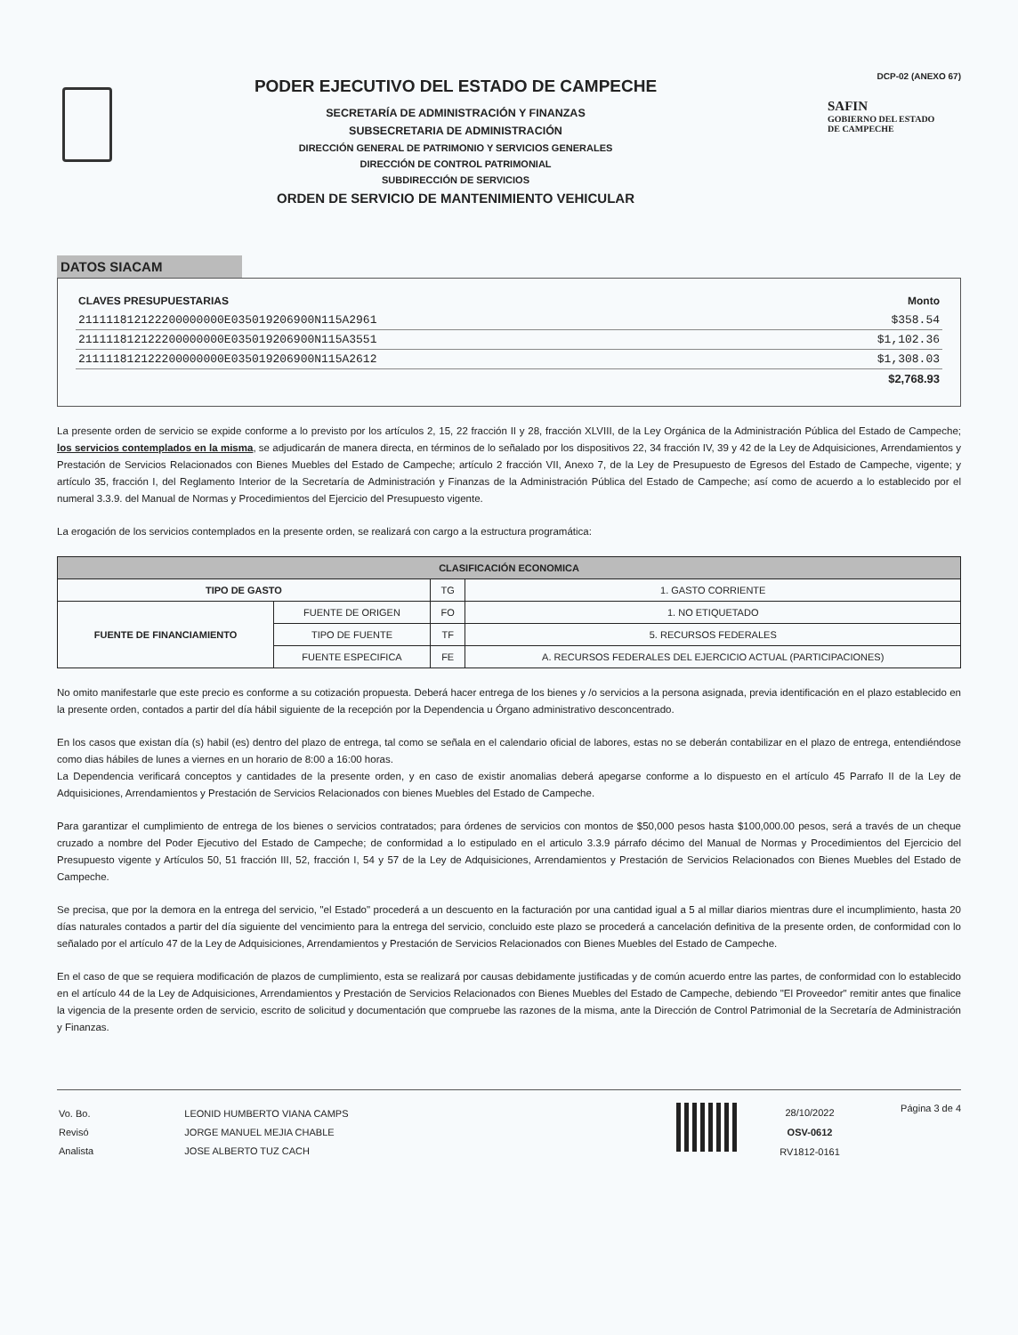PODER EJECUTIVO DEL ESTADO DE CAMPECHE
SECRETARÍA DE ADMINISTRACIÓN Y FINANZAS
SUBSECRETARIA DE ADMINISTRACIÓN
DIRECCIÓN GENERAL DE PATRIMONIO Y SERVICIOS GENERALES
DIRECCIÓN DE CONTROL PATRIMONIAL
SUBDIRECCIÓN DE SERVICIOS
ORDEN DE SERVICIO DE MANTENIMIENTO VEHICULAR
DCP-02 (ANEXO 67)
SAFIN
GOBIERNO DEL ESTADO
DE CAMPECHE
DATOS SIACAM
| CLAVES PRESUPUESTARIAS | Monto |
| --- | --- |
| 211111812122200000000E035019206900N115A2961 | $358.54 |
| 211111812122200000000E035019206900N115A3551 | $1,102.36 |
| 211111812122200000000E035019206900N115A2612 | $1,308.03 |
| | $2,768.93 |
La presente orden de servicio se expide conforme a lo previsto por los artículos 2, 15, 22 fracción II y 28, fracción XLVIII, de la Ley Orgánica de la Administración Pública del Estado de Campeche; los servicios contemplados en la misma, se adjudicarán de manera directa, en términos de lo señalado por los dispositivos 22, 34 fracción IV, 39 y 42 de la Ley de Adquisiciones, Arrendamientos y Prestación de Servicios Relacionados con Bienes Muebles del Estado de Campeche; artículo 2 fracción VII, Anexo 7, de la Ley de Presupuesto de Egresos del Estado de Campeche, vigente; y artículo 35, fracción I, del Reglamento Interior de la Secretaría de Administración y Finanzas de la Administración Pública del Estado de Campeche; así como de acuerdo a lo establecido por el numeral 3.3.9. del Manual de Normas y Procedimientos del Ejercicio del Presupuesto vigente.
La erogación de los servicios contemplados en la presente orden, se realizará con cargo a la estructura programática:
| CLASIFICACIÓN ECONOMICA | | | |
| --- | --- | --- | --- |
| TIPO DE GASTO | | TG | 1. GASTO CORRIENTE |
| FUENTE DE FINANCIAMIENTO | FUENTE DE ORIGEN | FO | 1. NO ETIQUETADO |
| | TIPO DE FUENTE | TF | 5. RECURSOS FEDERALES |
| | FUENTE ESPECIFICA | FE | A. RECURSOS FEDERALES DEL EJERCICIO ACTUAL (PARTICIPACIONES) |
No omito manifestarle que este precio es conforme a su cotización propuesta. Deberá hacer entrega de los bienes y /o servicios a la persona asignada, previa identificación en el plazo establecido en la presente orden, contados a partir del día hábil siguiente de la recepción por la Dependencia u Órgano administrativo desconcentrado.
En los casos que existan día (s) habil (es) dentro del plazo de entrega, tal como se señala en el calendario oficial de labores, estas no se deberán contabilizar en el plazo de entrega, entendiéndose como dias hábiles de lunes a viernes en un horario de 8:00 a 16:00 horas.
La Dependencia verificará conceptos y cantidades de la presente orden, y en caso de existir anomalias deberá apegarse conforme a lo dispuesto en el artículo 45 Parrafo II de la Ley de Adquisiciones, Arrendamientos y Prestación de Servicios Relacionados con bienes Muebles del Estado de Campeche.
Para garantizar el cumplimiento de entrega de los bienes o servicios contratados; para órdenes de servicios con montos de $50,000 pesos hasta $100,000.00 pesos, será a través de un cheque cruzado a nombre del Poder Ejecutivo del Estado de Campeche; de conformidad a lo estipulado en el articulo 3.3.9 párrafo décimo del Manual de Normas y Procedimientos del Ejercicio del Presupuesto vigente y Artículos 50, 51 fracción III, 52, fracción I, 54 y 57 de la Ley de Adquisiciones, Arrendamientos y Prestación de Servicios Relacionados con Bienes Muebles del Estado de Campeche.
Se precisa, que por la demora en la entrega del servicio, "el Estado" procederá a un descuento en la facturación por una cantidad igual a 5 al millar diarios mientras dure el incumplimiento, hasta 20 días naturales contados a partir del día siguiente del vencimiento para la entrega del servicio, concluido este plazo se procederá a cancelación definitiva de la presente orden, de conformidad con lo señalado por el artículo 47 de la Ley de Adquisiciones, Arrendamientos y Prestación de Servicios Relacionados con Bienes Muebles del Estado de Campeche.
En el caso de que se requiera modificación de plazos de cumplimiento, esta se realizará por causas debidamente justificadas y de común acuerdo entre las partes, de conformidad con lo establecido en el artículo 44 de la Ley de Adquisiciones, Arrendamientos y Prestación de Servicios Relacionados con Bienes Muebles del Estado de Campeche, debiendo "El Proveedor" remitir antes que finalice la vigencia de la presente orden de servicio, escrito de solicitud y documentación que compruebe las razones de la misma, ante la Dirección de Control Patrimonial de la Secretaría de Administración y Finanzas.
| Vo. Bo. | LEONID HUMBERTO VIANA CAMPS |
| Revisó | JORGE MANUEL MEJIA CHABLE |
| Analista | JOSE ALBERTO TUZ CACH |
28/10/2022
OSV-0612
RV1812-0161
Página 3 de 4